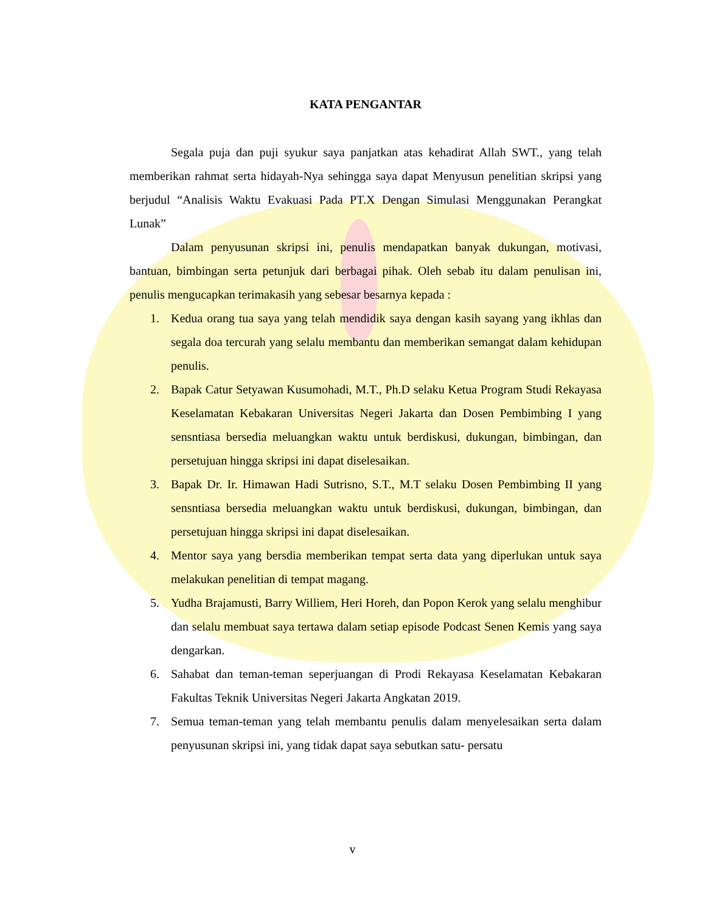KATA PENGANTAR
Segala puja dan puji syukur saya panjatkan atas kehadirat Allah SWT., yang telah memberikan rahmat serta hidayah-Nya sehingga saya dapat Menyusun penelitian skripsi yang berjudul “Analisis Waktu Evakuasi Pada PT.X Dengan Simulasi Menggunakan Perangkat Lunak”
Dalam penyusunan skripsi ini, penulis mendapatkan banyak dukungan, motivasi, bantuan, bimbingan serta petunjuk dari berbagai pihak. Oleh sebab itu dalam penulisan ini, penulis mengucapkan terimakasih yang sebesar besarnya kepada :
1. Kedua orang tua saya yang telah mendidik saya dengan kasih sayang yang ikhlas dan segala doa tercurah yang selalu membantu dan memberikan semangat dalam kehidupan penulis.
2. Bapak Catur Setyawan Kusumohadi, M.T., Ph.D selaku Ketua Program Studi Rekayasa Keselamatan Kebakaran Universitas Negeri Jakarta dan Dosen Pembimbing I yang sensntiasa bersedia meluangkan waktu untuk berdiskusi, dukungan, bimbingan, dan persetujuan hingga skripsi ini dapat diselesaikan.
3. Bapak Dr. Ir. Himawan Hadi Sutrisno, S.T., M.T selaku Dosen Pembimbing II yang sensntiasa bersedia meluangkan waktu untuk berdiskusi, dukungan, bimbingan, dan persetujuan hingga skripsi ini dapat diselesaikan.
4. Mentor saya yang bersdia memberikan tempat serta data yang diperlukan untuk saya melakukan penelitian di tempat magang.
5. Yudha Brajamusti, Barry Williem, Heri Horeh, dan Popon Kerok yang selalu menghibur dan selalu membuat saya tertawa dalam setiap episode Podcast Senen Kemis yang saya dengarkan.
6. Sahabat dan teman-teman seperjuangan di Prodi Rekayasa Keselamatan Kebakaran Fakultas Teknik Universitas Negeri Jakarta Angkatan 2019.
7. Semua teman-teman yang telah membantu penulis dalam menyelesaikan serta dalam penyusunan skripsi ini, yang tidak dapat saya sebutkan satu- persatu
v